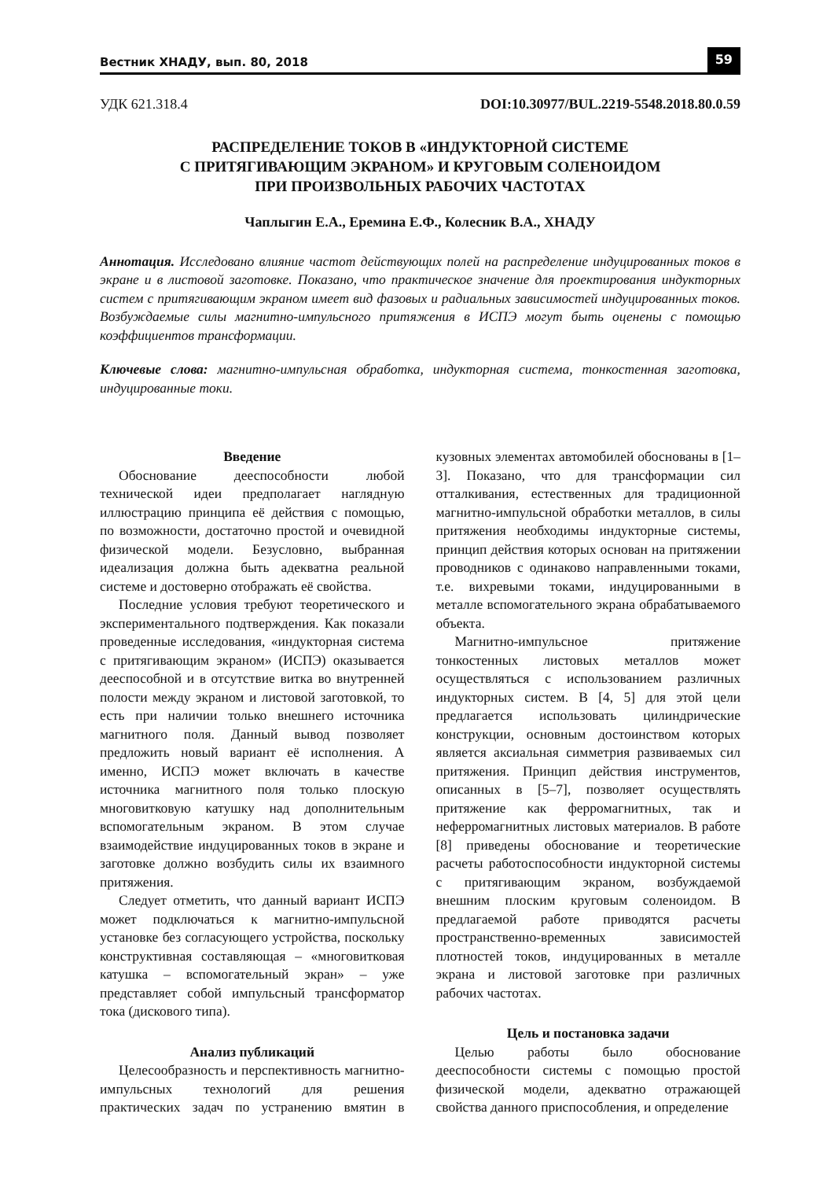Вестник ХНАДУ, вып. 80, 2018 59
УДК 621.318.4 DOI:10.30977/BUL.2219-5548.2018.80.0.59
РАСПРЕДЕЛЕНИЕ ТОКОВ В «ИНДУКТОРНОЙ СИСТЕМЕ
С ПРИТЯГИВАЮЩИМ ЭКРАНОМ» И КРУГОВЫМ СОЛЕНОИДОМ
ПРИ ПРОИЗВОЛЬНЫХ РАБОЧИХ ЧАСТОТАХ
Чаплыгин Е.А., Еремина Е.Ф., Колесник В.А., ХНАДУ
Аннотация. Исследовано влияние частот действующих полей на распределение индуцированных токов в экране и в листовой заготовке. Показано, что практическое значение для проектирования индукторных систем с притягивающим экраном имеет вид фазовых и радиальных зависимостей индуцированных токов. Возбуждаемые силы магнитно-импульсного притяжения в ИСПЭ могут быть оценены с помощью коэффициентов трансформации.
Ключевые слова: магнитно-импульсная обработка, индукторная система, тонкостенная заготовка, индуцированные токи.
Введение
Обоснование дееспособности любой технической идеи предполагает наглядную иллюстрацию принципа её действия с помощью, по возможности, достаточно простой и очевидной физической модели. Безусловно, выбранная идеализация должна быть адекватна реальной системе и достоверно отображать её свойства.
Последние условия требуют теоретического и экспериментального подтверждения. Как показали проведенные исследования, «индукторная система с притягивающим экраном» (ИСПЭ) оказывается дееспособной и в отсутствие витка во внутренней полости между экраном и листовой заготовкой, то есть при наличии только внешнего источника магнитного поля. Данный вывод позволяет предложить новый вариант её исполнения. А именно, ИСПЭ может включать в качестве источника магнитного поля только плоскую многовитковую катушку над дополнительным вспомогательным экраном. В этом случае взаимодействие индуцированных токов в экране и заготовке должно возбудить силы их взаимного притяжения.
Следует отметить, что данный вариант ИСПЭ может подключаться к магнитно-импульсной установке без согласующего устройства, поскольку конструктивная составляющая – «многовитковая катушка – вспомогательный экран» – уже представляет собой импульсный трансформатор тока (дискового типа).
Анализ публикаций
Целесообразность и перспективность магнитно-импульсных технологий для решения практических задач по устранению вмятин в кузовных элементах автомобилей обоснованы в [1–3]. Показано, что для трансформации сил отталкивания, естественных для традиционной магнитно-импульсной обработки металлов, в силы притяжения необходимы индукторные системы, принцип действия которых основан на притяжении проводников с одинаково направленными токами, т.е. вихревыми токами, индуцированными в металле вспомогательного экрана обрабатываемого объекта.
Магнитно-импульсное притяжение тонкостенных листовых металлов может осуществляться с использованием различных индукторных систем. В [4, 5] для этой цели предлагается использовать цилиндрические конструкции, основным достоинством которых является аксиальная симметрия развиваемых сил притяжения. Принцип действия инструментов, описанных в [5–7], позволяет осуществлять притяжение как ферромагнитных, так и неферромагнитных листовых материалов. В работе [8] приведены обоснование и теоретические расчеты работоспособности индукторной системы с притягивающим экраном, возбуждаемой внешним плоским круговым соленоидом. В предлагаемой работе приводятся расчеты пространственно-временных зависимостей плотностей токов, индуцированных в металле экрана и листовой заготовке при различных рабочих частотах.
Цель и постановка задачи
Целью работы было обоснование дееспособности системы с помощью простой физической модели, адекватно отражающей свойства данного приспособления, и определение